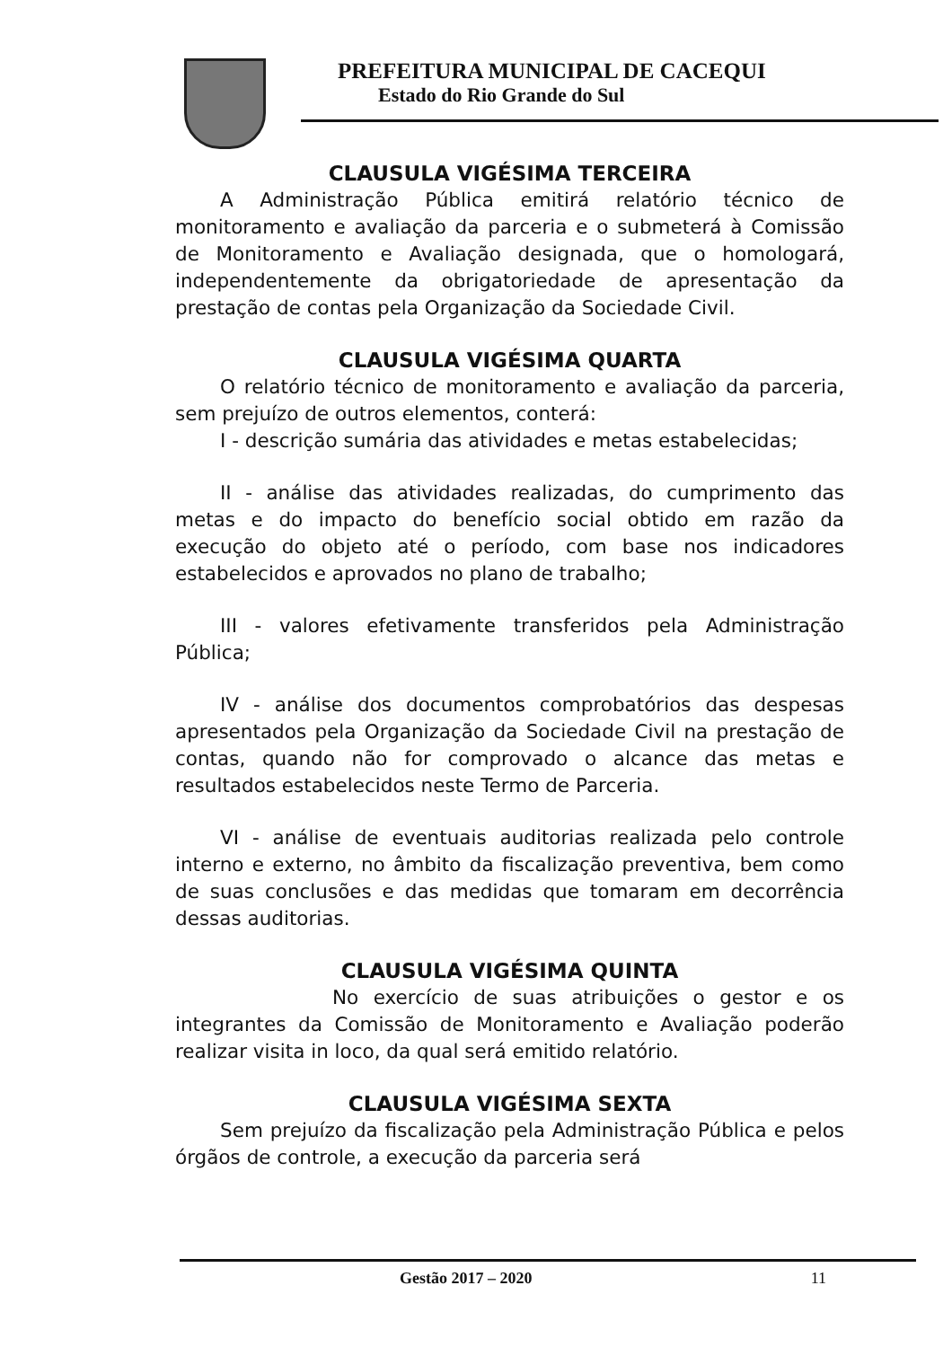PREFEITURA MUNICIPAL DE CACEQUI
Estado do Rio Grande do Sul
CLAUSULA VIGÉSIMA TERCEIRA
A Administração Pública emitirá relatório técnico de monitoramento e avaliação da parceria e o submeterá à Comissão de Monitoramento e Avaliação designada, que o homologará, independentemente da obrigatoriedade de apresentação da prestação de contas pela Organização da Sociedade Civil.
CLAUSULA VIGÉSIMA QUARTA
O relatório técnico de monitoramento e avaliação da parceria, sem prejuízo de outros elementos, conterá:
I - descrição sumária das atividades e metas estabelecidas;
II - análise das atividades realizadas, do cumprimento das metas e do impacto do benefício social obtido em razão da execução do objeto até o período, com base nos indicadores estabelecidos e aprovados no plano de trabalho;
III - valores efetivamente transferidos pela Administração Pública;
IV - análise dos documentos comprobatórios das despesas apresentados pela Organização da Sociedade Civil na prestação de contas, quando não for comprovado o alcance das metas e resultados estabelecidos neste Termo de Parceria.
VI - análise de eventuais auditorias realizada pelo controle interno e externo, no âmbito da fiscalização preventiva, bem como de suas conclusões e das medidas que tomaram em decorrência dessas auditorias.
CLAUSULA VIGÉSIMA QUINTA
No exercício de suas atribuições o gestor e os integrantes da Comissão de Monitoramento e Avaliação poderão realizar visita in loco, da qual será emitido relatório.
CLAUSULA VIGÉSIMA SEXTA
Sem prejuízo da fiscalização pela Administração Pública e pelos órgãos de controle, a execução da parceria será
Gestão 2017 – 2020 11